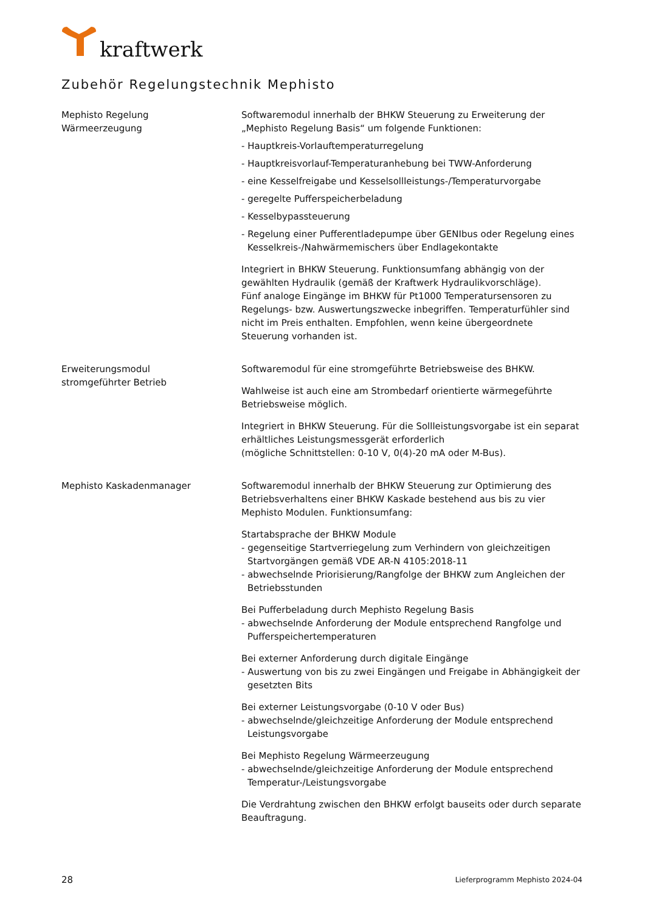kraftwerk
Zubehör Regelungstechnik Mephisto
Mephisto Regelung
Wärmeerzeugung
Softwaremodul innerhalb der BHKW Steuerung zu Erweiterung der „Mephisto Regelung Basis“ um folgende Funktionen:
- Hauptkreis-Vorlauftemperaturregelung
- Hauptkreisvorlauf-Temperaturanhebung bei TWW-Anforderung
- eine Kesselfreigabe und Kesselsollleistungs-/Temperaturvorgabe
- geregelte Pufferspeicherbeladung
- Kesselbypassteuerung
- Regelung einer Pufferentladepumpe über GENIbus oder Regelung eines Kesselkreis-/Nahwärmemischers über Endlagekontakte
Integriert in BHKW Steuerung. Funktionsumfang abhängig von der gewählten Hydraulik (gemäß der Kraftwerk Hydraulikvorschläge).
Fünf analoge Eingänge im BHKW für Pt1000 Temperatursensoren zu Regelungs- bzw. Auswertungszwecke inbegriffen. Temperaturfühler sind nicht im Preis enthalten. Empfohlen, wenn keine übergeordnete Steuerung vorhanden ist.
Erweiterungsmodul
stromgeführter Betrieb
Softwaremodul für eine stromgeführte Betriebsweise des BHKW.
Wahlweise ist auch eine am Strombedarf orientierte wärmegeführte Betriebsweise möglich.
Integriert in BHKW Steuerung. Für die Sollleistungsvorgabe ist ein separat erhältliches Leistungsmessgerät erforderlich
(mögliche Schnittstellen: 0-10 V, 0(4)-20 mA oder M-Bus).
Mephisto Kaskadenmanager Softwaremodul innerhalb der BHKW Steuerung zur Optimierung des Betriebsverhaltens einer BHKW Kaskade bestehend aus bis zu vier Mephisto Modulen. Funktionsumfang:
Startabsprache der BHKW Module
- gegenseitige Startverriegelung zum Verhindern von gleichzeitigen Startvorgängen gemäß VDE AR-N 4105:2018-11
- abwechselnde Priorisierung/Rangfolge der BHKW zum Angleichen der Betriebsstunden
Bei Pufferbeladung durch Mephisto Regelung Basis
- abwechselnde Anforderung der Module entsprechend Rangfolge und Pufferspeichertemperaturen
Bei externer Anforderung durch digitale Eingänge
- Auswertung von bis zu zwei Eingängen und Freigabe in Abhängigkeit der gesetzten Bits
Bei externer Leistungsvorgabe (0-10 V oder Bus)
- abwechselnde/gleichzeitige Anforderung der Module entsprechend Leistungsvorgabe
Bei Mephisto Regelung Wärmeerzeugung
- abwechselnde/gleichzeitige Anforderung der Module entsprechend Temperatur-/Leistungsvorgabe
Die Verdrahtung zwischen den BHKW erfolgt bauseits oder durch separate Beauftragung.
28 Lieferprogramm Mephisto 2024-04